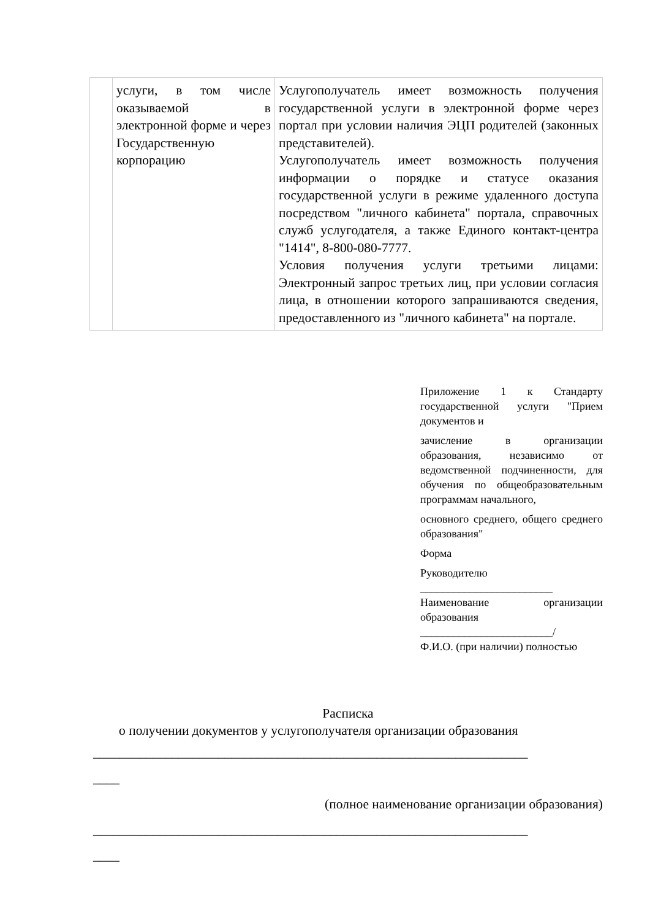| | услуги, в том числе оказываемой в электронной форме и через Государственную корпорацию | Услугополучатель имеет возможность получения государственной услуги в электронной форме через портал при условии наличия ЭЦП родителей (законных представителей). Услугополучатель имеет возможность получения информации о порядке и статусе оказания государственной услуги в режиме удаленного доступа посредством "личного кабинета" портала, справочных служб услугодателя, а также Единого контакт-центра "1414", 8-800-080-7777. Условия получения услуги третьими лицами: Электронный запрос третьих лиц, при условии согласия лица, в отношении которого запрашиваются сведения, предоставленного из "личного кабинета" на портале. |
Приложение 1 к Стандарту государственной услуги "Прием документов и
зачисление в организации образования, независимо от ведомственной подчиненности, для обучения по общеобразовательным программам начального,
основного среднего, общего среднего образования"
Форма
Руководителю
________________________
Наименование организации образования
________________________/
Ф.И.О. (при наличии) полностью
Расписка
о получении документов у услугополучателя организации образования
__________________________________________________________________
____
(полное наименование организации образования)
__________________________________________________________________
____